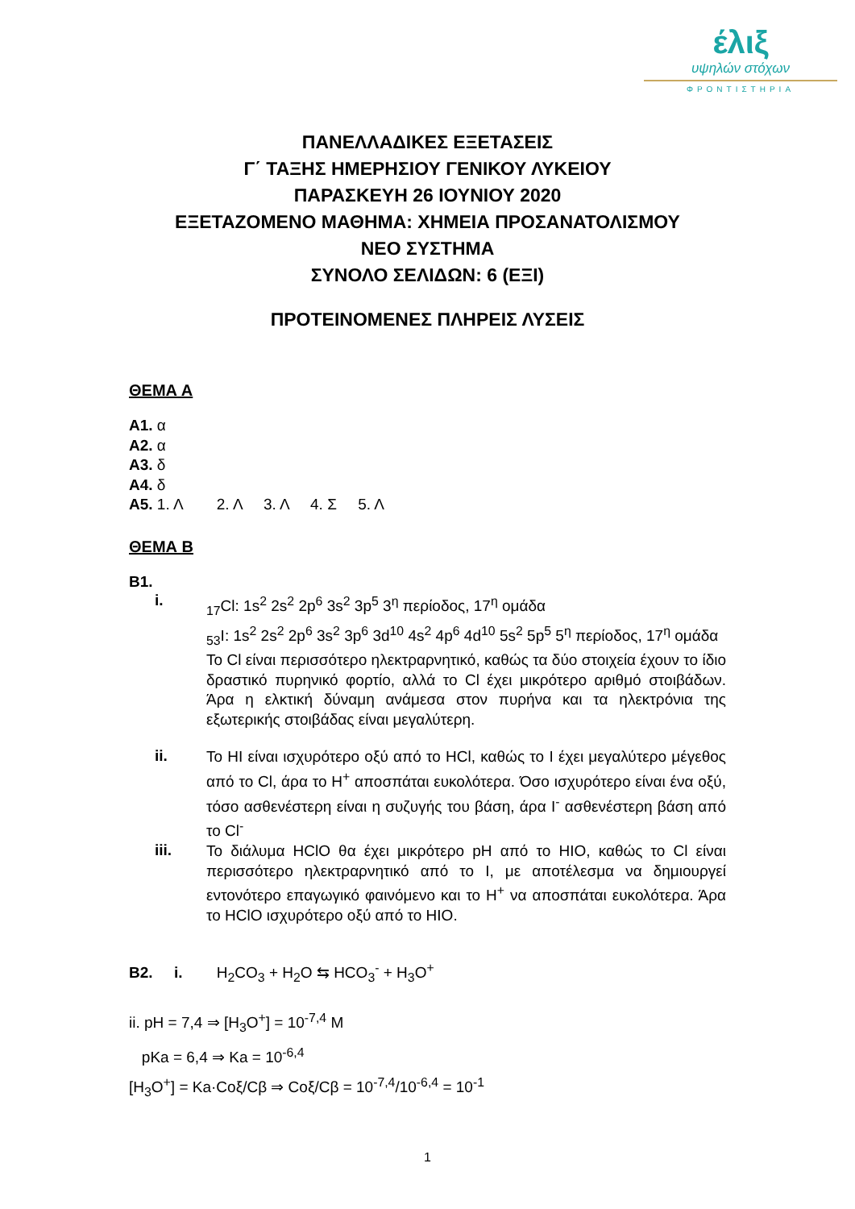έλιξ
υψηλών στόχων
ΦΡΟΝΤΙΣΤΗΡΙΑ
ΠΑΝΕΛΛΑΔΙΚΕΣ ΕΞΕΤΑΣΕΙΣ
Γ΄ ΤΑΞΗΣ ΗΜΕΡΗΣΙΟΥ ΓΕΝΙΚΟΥ ΛΥΚΕΙΟΥ
ΠΑΡΑΣΚΕΥΗ 26 ΙΟΥΝΙΟΥ 2020
ΕΞΕΤΑΖΟΜΕΝΟ ΜΑΘΗΜΑ: ΧΗΜΕΙΑ ΠΡΟΣΑΝΑΤΟΛΙΣΜΟΥ
ΝΕΟ ΣΥΣΤΗΜΑ
ΣΥΝΟΛΟ ΣΕΛΙΔΩΝ: 6 (ΕΞΙ)
ΠΡΟΤΕΙΝΟΜΕΝΕΣ ΠΛΗΡΕΙΣ ΛΥΣΕΙΣ
ΘΕΜΑ Α
Α1. α
Α2. α
Α3. δ
Α4. δ
Α5. 1. Λ 2. Λ 3. Λ 4. Σ 5. Λ
ΘΕΜΑ Β
Β1.
i.
<sub>17</sub>Cl: 1s<sup>2</sup> 2s<sup>2</sup> 2p<sup>6</sup> 3s<sup>2</sup> 3p<sup>5</sup> 3<sup>η</sup> περίοδος, 17<sup>η</sup> ομάδα
<sub>53</sub>I: 1s<sup>2</sup> 2s<sup>2</sup> 2p<sup>6</sup> 3s<sup>2</sup> 3p<sup>6</sup> 3d<sup>10</sup> 4s<sup>2</sup> 4p<sup>6</sup> 4d<sup>10</sup> 5s<sup>2</sup> 5p<sup>5</sup> 5<sup>η</sup> περίοδος, 17<sup>η</sup> ομάδα
Το Cl είναι περισσότερο ηλεκτραρνητικό, καθώς τα δύο στοιχεία έχουν το ίδιο δραστικό πυρηνικό φορτίο, αλλά το Cl έχει μικρότερο αριθμό στοιβάδων. Άρα η ελκτική δύναμη ανάμεσα στον πυρήνα και τα ηλεκτρόνια της εξωτερικής στοιβάδας είναι μεγαλύτερη.
ii.
Το HI είναι ισχυρότερο οξύ από το HCl, καθώς το I έχει μεγαλύτερο μέγεθος από το Cl, άρα το H<sup>+</sup> αποσπάται ευκολότερα. Όσο ισχυρότερο είναι ένα οξύ, τόσο ασθενέστερη είναι η συζυγής του βάση, άρα I<sup>-</sup> ασθενέστερη βάση από το Cl<sup>-</sup>
iii.
Το διάλυμα HClO θα έχει μικρότερο pH από το HIO, καθώς το Cl είναι περισσότερο ηλεκτραρνητικό από το I, με αποτέλεσμα να δημιουργεί εντονότερο επαγωγικό φαινόμενο και το H<sup>+</sup> να αποσπάται ευκολότερα. Άρα το HClO ισχυρότερο οξύ από το HIO.
Β2. i. H<sub>2</sub>CO<sub>3</sub> + H<sub>2</sub>O ⇆ HCO<sub>3</sub><sup>-</sup> + H<sub>3</sub>O<sup>+</sup>
ii. pH = 7,4 ⇒ [H<sub>3</sub>O<sup>+</sup>] = 10<sup>-7,4</sup> M
pKa = 6,4 ⇒ Ka = 10<sup>-6,4</sup>
[H<sub>3</sub>O<sup>+</sup>] = Ka·Coξ/Cβ ⇒ Coξ/Cβ = 10<sup>-7,4</sup>/10<sup>-6,4</sup> = 10<sup>-1</sup>
1